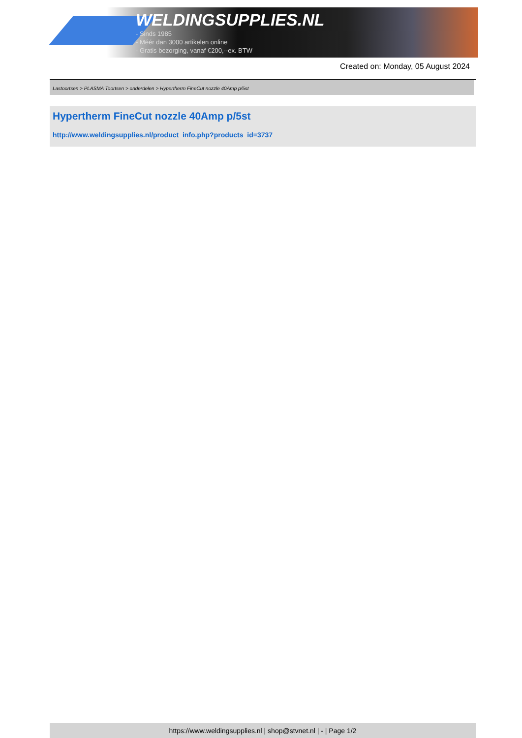WELDINGSUPPLIES.NL
- Sinds 1985
- Méér dan 3000 artikelen online
- Gratis bezorging, vanaf €200,--ex. BTW
Created on: Monday, 05 August 2024
Lastoortsen > PLASMA Toortsen > onderdelen > Hypertherm FineCut nozzle 40Amp p/5st
Hypertherm FineCut nozzle 40Amp p/5st
http://www.weldingsupplies.nl/product_info.php?products_id=3737
https://www.weldingsupplies.nl | shop@stvnet.nl | - | Page 1/2